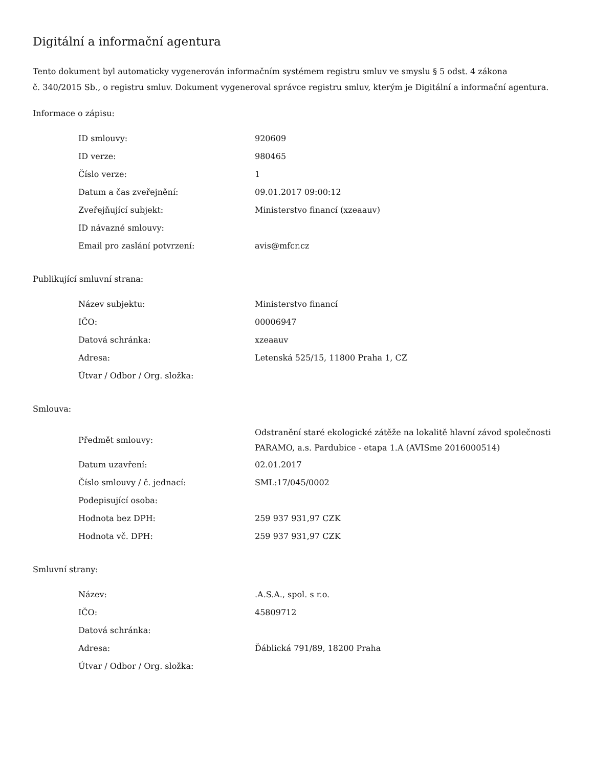Digitální a informační agentura
Tento dokument byl automaticky vygenerován informačním systémem registru smluv ve smyslu § 5 odst. 4 zákona
č. 340/2015 Sb., o registru smluv. Dokument vygeneroval správce registru smluv, kterým je Digitální a informační agentura.
Informace o zápisu:
| ID smlouvy: | 920609 |
| ID verze: | 980465 |
| Číslo verze: | 1 |
| Datum a čas zveřejnění: | 09.01.2017 09:00:12 |
| Zveřejňující subjekt: | Ministerstvo financí (xzeaauv) |
| ID návazné smlouvy: | |
| Email pro zaslání potvrzení: | avis@mfcr.cz |
Publikující smluvní strana:
| Název subjektu: | Ministerstvo financí |
| IČO: | 00006947 |
| Datová schránka: | xzeaauv |
| Adresa: | Letenská 525/15, 11800 Praha 1, CZ |
| Útvar / Odbor / Org. složka: | |
Smlouva:
| Předmět smlouvy: | Odstranění staré ekologické zátěže na lokalitě hlavní závod společnosti PARAMO, a.s. Pardubice - etapa 1.A (AVISme 2016000514) |
| Datum uzavření: | 02.01.2017 |
| Číslo smlouvy / č. jednací: | SML:17/045/0002 |
| Podepisující osoba: | |
| Hodnota bez DPH: | 259 937 931,97 CZK |
| Hodnota vč. DPH: | 259 937 931,97 CZK |
Smluvní strany:
| Název: | .A.S.A., spol. s r.o. |
| IČO: | 45809712 |
| Datová schránka: | |
| Adresa: | Ďáblická 791/89, 18200 Praha |
| Útvar / Odbor / Org. složka: | |